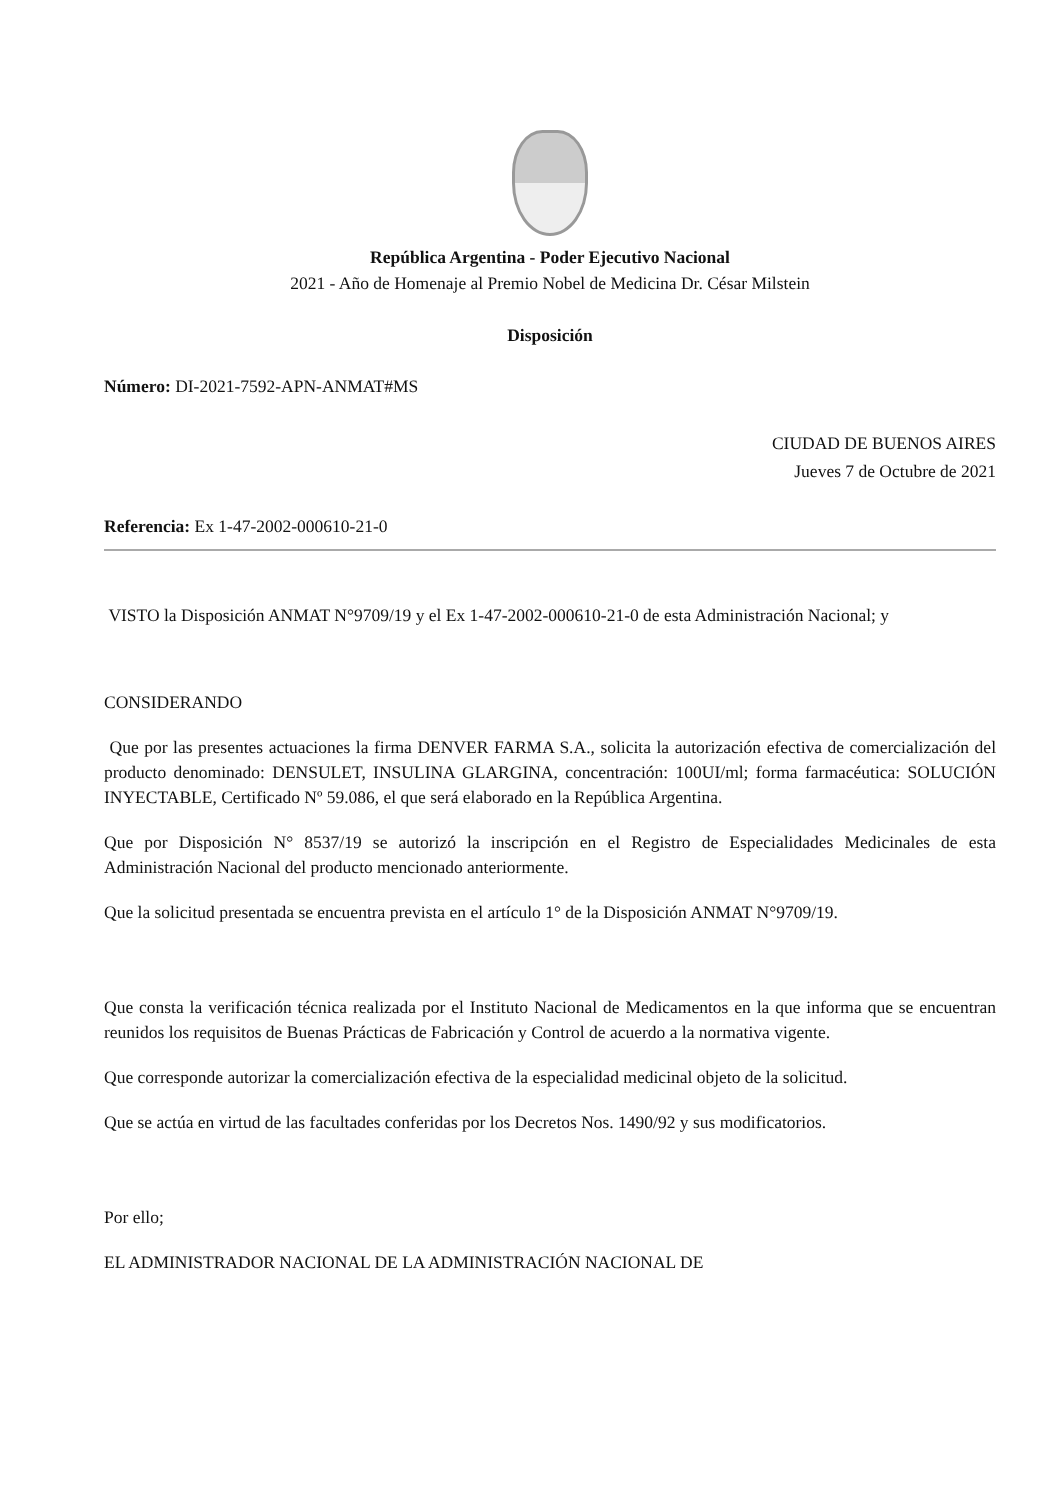República Argentina - Poder Ejecutivo Nacional
2021 - Año de Homenaje al Premio Nobel de Medicina Dr. César Milstein
Disposición
Número: DI-2021-7592-APN-ANMAT#MS
CIUDAD DE BUENOS AIRES
Jueves 7 de Octubre de 2021
Referencia: Ex 1-47-2002-000610-21-0
VISTO la Disposición ANMAT N°9709/19 y el Ex 1-47-2002-000610-21-0 de esta Administración Nacional; y
CONSIDERANDO
Que por las presentes actuaciones la firma DENVER FARMA S.A., solicita la autorización efectiva de comercialización del producto denominado: DENSULET, INSULINA GLARGINA, concentración: 100UI/ml; forma farmacéutica: SOLUCIÓN INYECTABLE, Certificado Nº 59.086, el que será elaborado en la República Argentina.
Que por Disposición N° 8537/19 se autorizó la inscripción en el Registro de Especialidades Medicinales de esta Administración Nacional del producto mencionado anteriormente.
Que la solicitud presentada se encuentra prevista en el artículo 1° de la Disposición ANMAT N°9709/19.
Que consta la verificación técnica realizada por el Instituto Nacional de Medicamentos en la que informa que se encuentran reunidos los requisitos de Buenas Prácticas de Fabricación y Control de acuerdo a la normativa vigente.
Que corresponde autorizar la comercialización efectiva de la especialidad medicinal objeto de la solicitud.
Que se actúa en virtud de las facultades conferidas por los Decretos Nos. 1490/92 y sus modificatorios.
Por ello;
EL ADMINISTRADOR NACIONAL DE LA ADMINISTRACIÓN NACIONAL DE